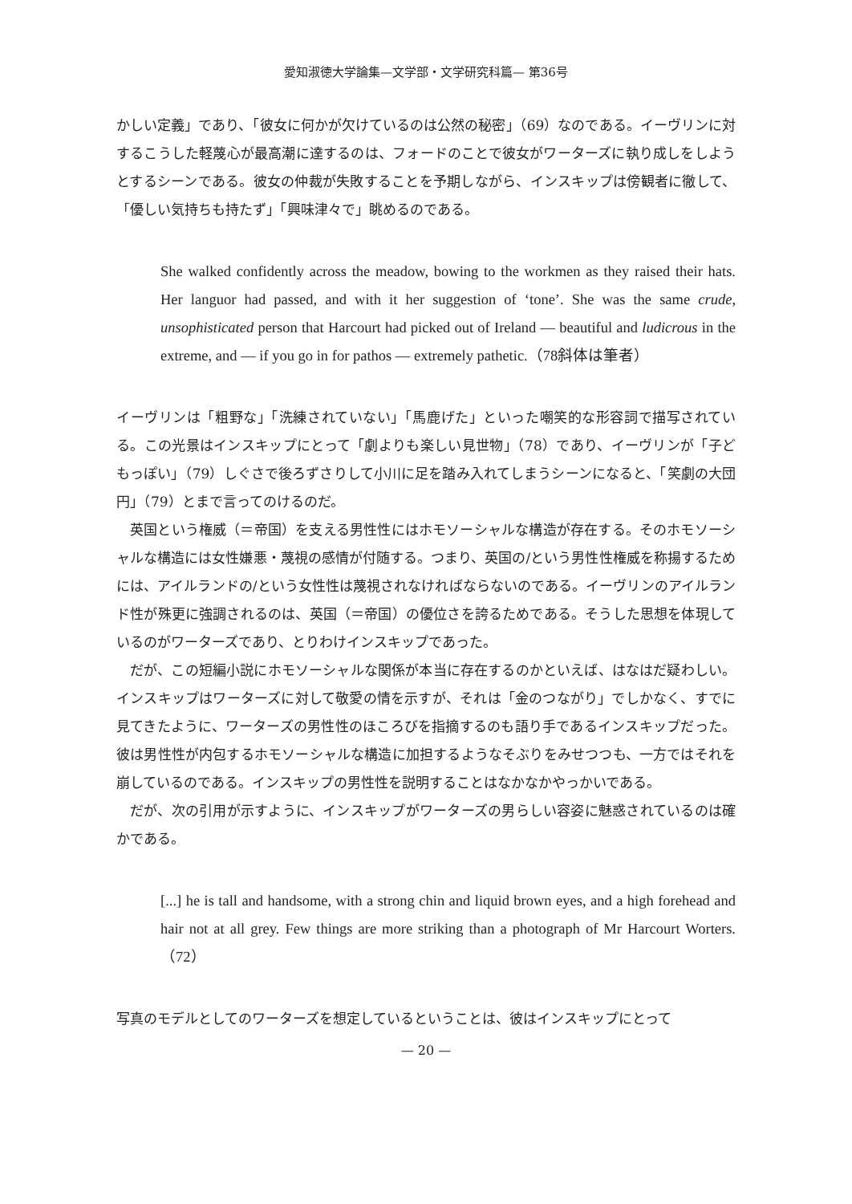愛知淑徳大学論集—文学部・文学研究科篇— 第36号
かしい定義」であり、「彼女に何かが欠けているのは公然の秘密」（69）なのである。イーヴリンに対するこうした軽蔑心が最高潮に達するのは、フォードのことで彼女がワーターズに執り成しをしようとするシーンである。彼女の仲裁が失敗することを予期しながら、インスキップは傍観者に徹して、「優しい気持ちも持たず」「興味津々で」眺めるのである。
She walked confidently across the meadow, bowing to the workmen as they raised their hats. Her languor had passed, and with it her suggestion of ‘tone’. She was the same crude, unsophisticated person that Harcourt had picked out of Ireland — beautiful and ludicrous in the extreme, and — if you go in for pathos — extremely pathetic.（78斜体は筆者）
イーヴリンは「粗野な」「洗練されていない」「馬鹿げた」といった嘲笑的な形容詞で描写されている。この光景はインスキップにとって「劇よりも楽しい見世物」（78）であり、イーヴリンが「子どもっぽい」（79）しぐさで後ろずさりして小川に足を踏み入れてしまうシーンになると、「笑劇の大団円」（79）とまで言ってのけるのだ。
英国という権威（＝帝国）を支える男性性にはホモソーシャルな構造が存在する。そのホモソーシャルな構造には女性嫌悪・蔑視の感情が付随する。つまり、英国の/という男性性権威を称揚するためには、アイルランドの/という女性性は蔑視されなければならないのである。イーヴリンのアイルランド性が殊更に強調されるのは、英国（＝帝国）の優位さを誇るためである。そうした思想を体現しているのがワーターズであり、とりわけインスキップであった。
だが、この短編小説にホモソーシャルな関係が本当に存在するのかといえば、はなはだ疑わしい。インスキップはワーターズに対して敬愛の情を示すが、それは「金のつながり」でしかなく、すでに見てきたように、ワーターズの男性性のほころびを指摘するのも語り手であるインスキップだった。彼は男性性が内包するホモソーシャルな構造に加担するようなそぶりをみせつつも、一方ではそれを崩しているのである。インスキップの男性性を説明することはなかなかやっかいである。
だが、次の引用が示すように、インスキップがワーターズの男らしい容姿に魅惑されているのは確かである。
[...] he is tall and handsome, with a strong chin and liquid brown eyes, and a high forehead and hair not at all grey. Few things are more striking than a photograph of Mr Harcourt Worters.（72）
写真のモデルとしてのワーターズを想定しているということは、彼はインスキップにとって
— 20 —